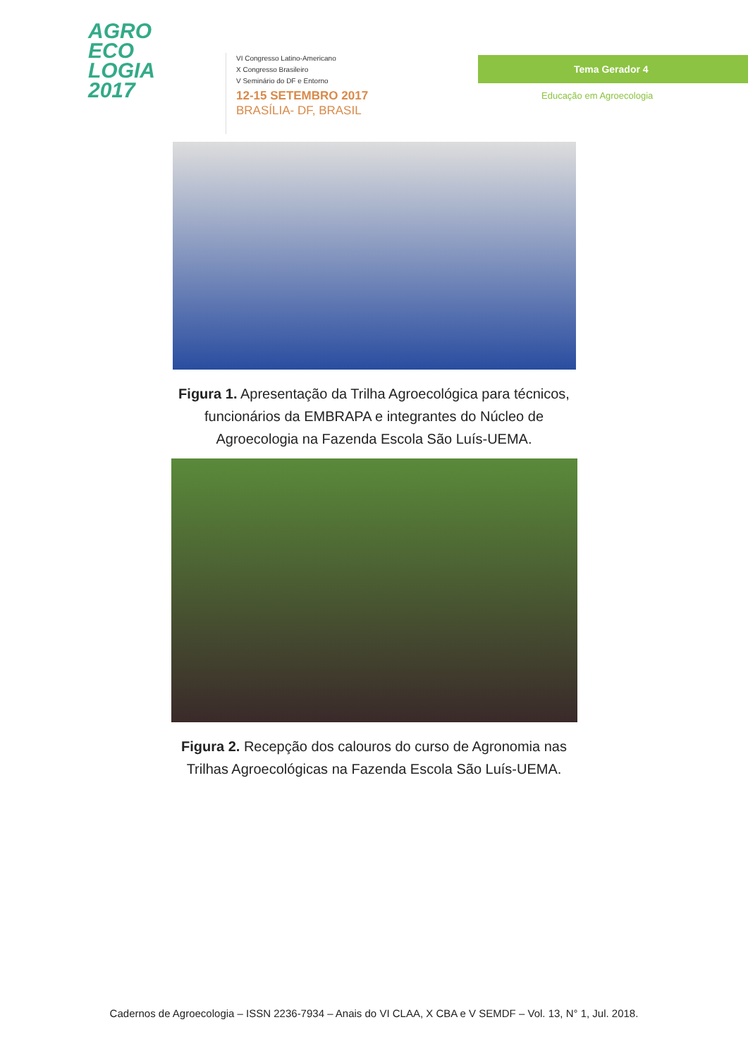AGRO
ECO
LOGIA
2017
VI Congresso Latino-Americano
X Congresso Brasileiro
V Seminário do DF e Entorno
12-15 SETEMBRO 2017
BRASÍLIA- DF, BRASIL
Tema Gerador 4
Educação em Agroecologia
Figura 1. Apresentação da Trilha Agroecológica para técnicos, funcionários da EMBRAPA e integrantes do Núcleo de Agroecologia na Fazenda Escola São Luís-UEMA.
Figura 2. Recepção dos calouros do curso de Agronomia nas Trilhas Agroecológicas na Fazenda Escola São Luís-UEMA.
Cadernos de Agroecologia – ISSN 2236-7934 – Anais do VI CLAA, X CBA e V SEMDF – Vol. 13, N° 1, Jul. 2018.